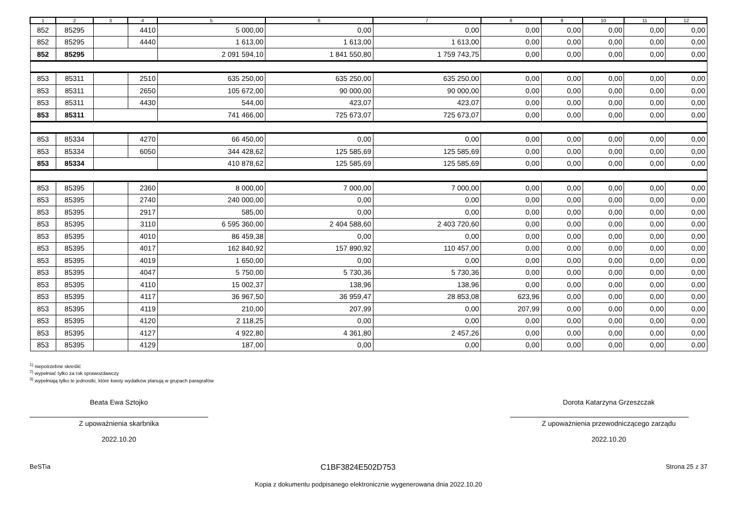| 1 | 2 | 3 | 4 | 5 | 6 | 7 | 8 | 9 | 10 | 11 | 12 |
| --- | --- | --- | --- | --- | --- | --- | --- | --- | --- | --- | --- |
| 852 | 85295 | | 4410 | 5 000,00 | 0,00 | 0,00 | 0,00 | 0,00 | 0,00 | 0,00 | 0,00 |
| 852 | 85295 | | 4440 | 1 613,00 | 1 613,00 | 1 613,00 | 0,00 | 0,00 | 0,00 | 0,00 | 0,00 |
| 852 | 85295 | | | 2 091 594,10 | 1 841 550,80 | 1 759 743,75 | 0,00 | 0,00 | 0,00 | 0,00 | 0,00 |
| 853 | 85311 | | 2510 | 635 250,00 | 635 250,00 | 635 250,00 | 0,00 | 0,00 | 0,00 | 0,00 | 0,00 |
| 853 | 85311 | | 2650 | 105 672,00 | 90 000,00 | 90 000,00 | 0,00 | 0,00 | 0,00 | 0,00 | 0,00 |
| 853 | 85311 | | 4430 | 544,00 | 423,07 | 423,07 | 0,00 | 0,00 | 0,00 | 0,00 | 0,00 |
| 853 | 85311 | | | 741 466,00 | 725 673,07 | 725 673,07 | 0,00 | 0,00 | 0,00 | 0,00 | 0,00 |
| 853 | 85334 | | 4270 | 66 450,00 | 0,00 | 0,00 | 0,00 | 0,00 | 0,00 | 0,00 | 0,00 |
| 853 | 85334 | | 6050 | 344 428,62 | 125 585,69 | 125 585,69 | 0,00 | 0,00 | 0,00 | 0,00 | 0,00 |
| 853 | 85334 | | | 410 878,62 | 125 585,69 | 125 585,69 | 0,00 | 0,00 | 0,00 | 0,00 | 0,00 |
| 853 | 85395 | | 2360 | 8 000,00 | 7 000,00 | 7 000,00 | 0,00 | 0,00 | 0,00 | 0,00 | 0,00 |
| 853 | 85395 | | 2740 | 240 000,00 | 0,00 | 0,00 | 0,00 | 0,00 | 0,00 | 0,00 | 0,00 |
| 853 | 85395 | | 2917 | 585,00 | 0,00 | 0,00 | 0,00 | 0,00 | 0,00 | 0,00 | 0,00 |
| 853 | 85395 | | 3110 | 6 595 360,00 | 2 404 588,60 | 2 403 720,60 | 0,00 | 0,00 | 0,00 | 0,00 | 0,00 |
| 853 | 85395 | | 4010 | 86 459,38 | 0,00 | 0,00 | 0,00 | 0,00 | 0,00 | 0,00 | 0,00 |
| 853 | 85395 | | 4017 | 162 840,92 | 157 890,92 | 110 457,00 | 0,00 | 0,00 | 0,00 | 0,00 | 0,00 |
| 853 | 85395 | | 4019 | 1 650,00 | 0,00 | 0,00 | 0,00 | 0,00 | 0,00 | 0,00 | 0,00 |
| 853 | 85395 | | 4047 | 5 750,00 | 5 730,36 | 5 730,36 | 0,00 | 0,00 | 0,00 | 0,00 | 0,00 |
| 853 | 85395 | | 4110 | 15 002,37 | 138,96 | 138,96 | 0,00 | 0,00 | 0,00 | 0,00 | 0,00 |
| 853 | 85395 | | 4117 | 36 967,50 | 36 959,47 | 28 853,08 | 623,96 | 0,00 | 0,00 | 0,00 | 0,00 |
| 853 | 85395 | | 4119 | 210,00 | 207,99 | 0,00 | 207,99 | 0,00 | 0,00 | 0,00 | 0,00 |
| 853 | 85395 | | 4120 | 2 118,25 | 0,00 | 0,00 | 0,00 | 0,00 | 0,00 | 0,00 | 0,00 |
| 853 | 85395 | | 4127 | 4 922,80 | 4 361,80 | 2 457,26 | 0,00 | 0,00 | 0,00 | 0,00 | 0,00 |
| 853 | 85395 | | 4129 | 187,00 | 0,00 | 0,00 | 0,00 | 0,00 | 0,00 | 0,00 | 0,00 |
<sup>1)</sup> niepotrzebne skreślić
<sup>2)</sup> wypełniać tylko za rok sprawozdawczy
<sup>3)</sup> wypełniają tylko te jednostki, które kwoty wydatków planują w grupach paragrafów
Beata Ewa Sztojko
Z upoważnienia skarbnika
2022.10.20
Dorota Katarzyna Grzeszczak
Z upoważnienia przewodniczącego zarządu
2022.10.20
BeSTia C1BF3824E502D753 Strona 25 z 37
Kopia z dokumentu podpisanego elektronicznie wygenerowana dnia 2022.10.20